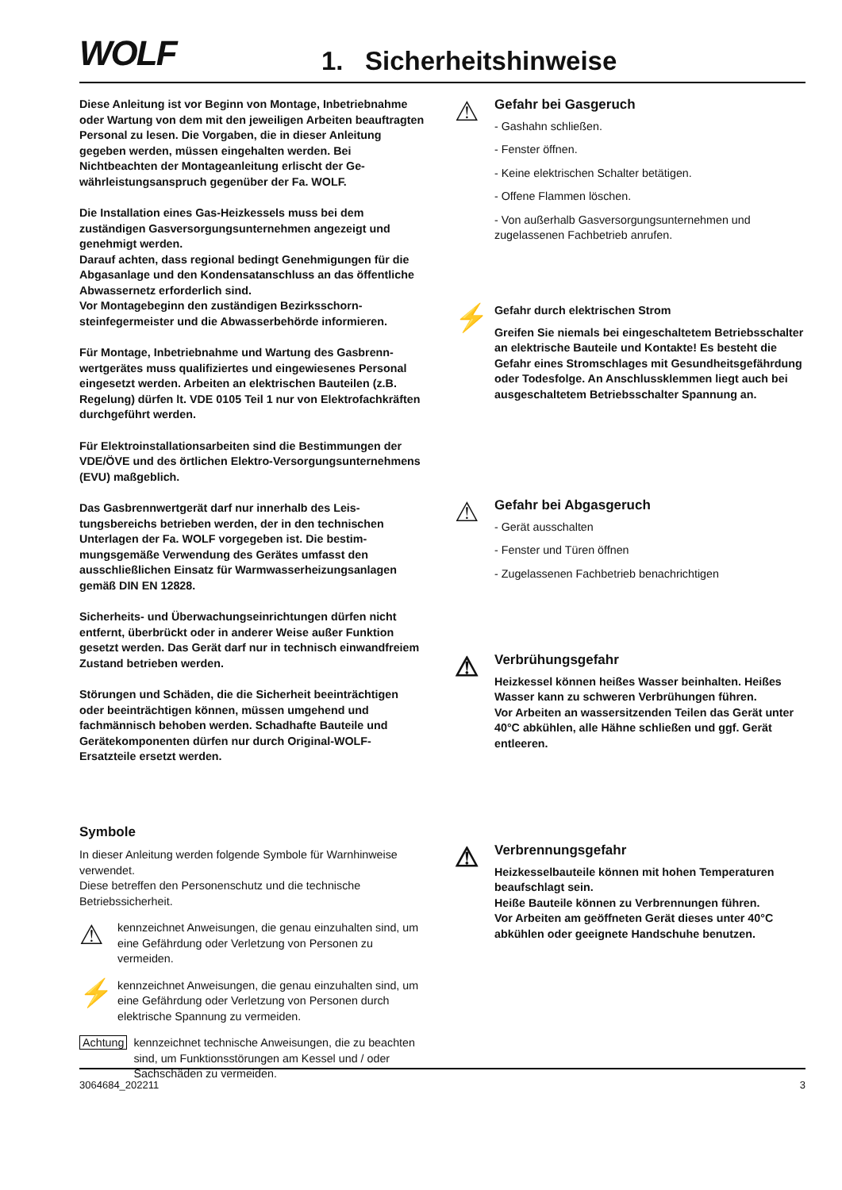WOLF 1. Sicherheitshinweise
Diese Anleitung ist vor Beginn von Montage, Inbetrieb­nahme oder Wartung von dem mit den jeweiligen Arbeiten beauftragten Personal zu lesen. Die Vorgaben, die in dieser Anleitung gegeben werden, müssen eingehalten werden. Bei Nichtbeachten der Montageanleitung erlischt der Ge­währleistungsanspruch gegenüber der Fa. WOLF.
Die Installation eines Gas-Heizkessels muss bei dem zuständigen Gasversorgungsunternehmen angezeigt und genehmigt werden.
Darauf achten, dass regional bedingt Genehmigungen für die Abgasanlage und den Kondensatanschluss an das öffentliche Abwassernetz erforderlich sind.
Vor Montagebeginn den zuständigen Bezirksschorn­steinfegermeister und die Abwasserbehörde informieren.
Für Montage, Inbetriebnahme und Wartung des Gasbrenn­wertgerätes muss qualifiziertes und eingewiesenes Perso­nal eingesetzt werden. Arbeiten an elektrischen Bauteilen (z.B. Regelung) dürfen lt. VDE 0105 Teil 1 nur von Elektro­fachkräften durchgeführt werden.
Für Elektroinstallationsarbeiten sind die Bestimmungen der VDE/ÖVE und des örtlichen Elektro-Versorgungsun­ternehmens (EVU) maßgeblich.
Das Gasbrennwertgerät darf nur innerhalb des Leis­tungsbereichs betrieben werden, der in den technischen Unterlagen der Fa. WOLF vorgegeben ist. Die bestim­mungsgemäße Verwendung des Gerätes umfasst den ausschließlichen Einsatz für Warmwasserheizungsanlagen gemäß DIN EN 12828.
Sicherheits- und Überwachungseinrichtungen dürfen nicht entfernt, überbrückt oder in anderer Weise außer Funktion gesetzt werden. Das Gerät darf nur in technisch einwand­freiem Zustand betrieben werden.
Störungen und Schäden, die die Sicherheit beeinträch­tigen oder beeinträchtigen können, müssen umgehend und fachmännisch behoben werden. Schadhafte Bauteile und Gerätekomponenten dürfen nur durch Original-WOLF-Ersatzteile ersetzt werden.
Symbole
In dieser Anleitung werden folgende Symbole für Warnhin­weise verwendet.
Diese betreffen den Personenschutz und die technische Betriebssicherheit.
⚠
kennzeichnet Anweisungen, die genau einzuhalten sind, um eine Gefährdung oder Verletzung von Per­sonen zu vermeiden.
⚡
kennzeichnet Anweisungen, die genau einzuhalten sind, um eine Gefährdung oder Verletzung von Per­sonen durch elektrische Spannung zu vermeiden.
Achtung
kennzeichnet technische Anweisungen, die zu beachten sind, um Funktionsstörungen am Kessel und / oder Sachschäden zu vermeiden.
⚠
Gefahr bei Gasgeruch
- Gashahn schließen.
- Fenster öffnen.
- Keine elektrischen Schalter betätigen.
- Offene Flammen löschen.
- Von außerhalb Gasversorgungsunternehmen und zugelassenen Fachbetrieb anrufen.
⚡
Gefahr durch elektrischen Strom
Greifen Sie niemals bei eingeschaltetem Be­triebsschalter an elektrische Bauteile und Kon­takte! Es besteht die Gefahr eines Stromschlages mit Gesundheitsgefährdung oder Todesfolge. An Anschlussklemmen liegt auch bei ausgeschalte­tem Betriebsschalter Spannung an.
⚠
Gefahr bei Abgasgeruch
- Gerät ausschalten
- Fenster und Türen öffnen
- Zugelassenen Fachbetrieb benachrichtigen
⚠
Verbrühungsgefahr
Heizkessel können heißes Wasser beinhalten. Heißes Wasser kann zu schweren Verbrühungen führen.
Vor Arbeiten an wassersitzenden Teilen das Gerät unter 40°C abkühlen, alle Hähne schließen und ggf. Gerät entleeren.
⚠
Verbrennungsgefahr
Heizkesselbauteile können mit hohen Temperatu­ren beaufschlagt sein.
Heiße Bauteile können zu Verbrennungen führen.
Vor Arbeiten am geöffneten Gerät dieses un­ter 40°C abkühlen oder geeignete Handschuhe benutzen.
3064684_202211 3